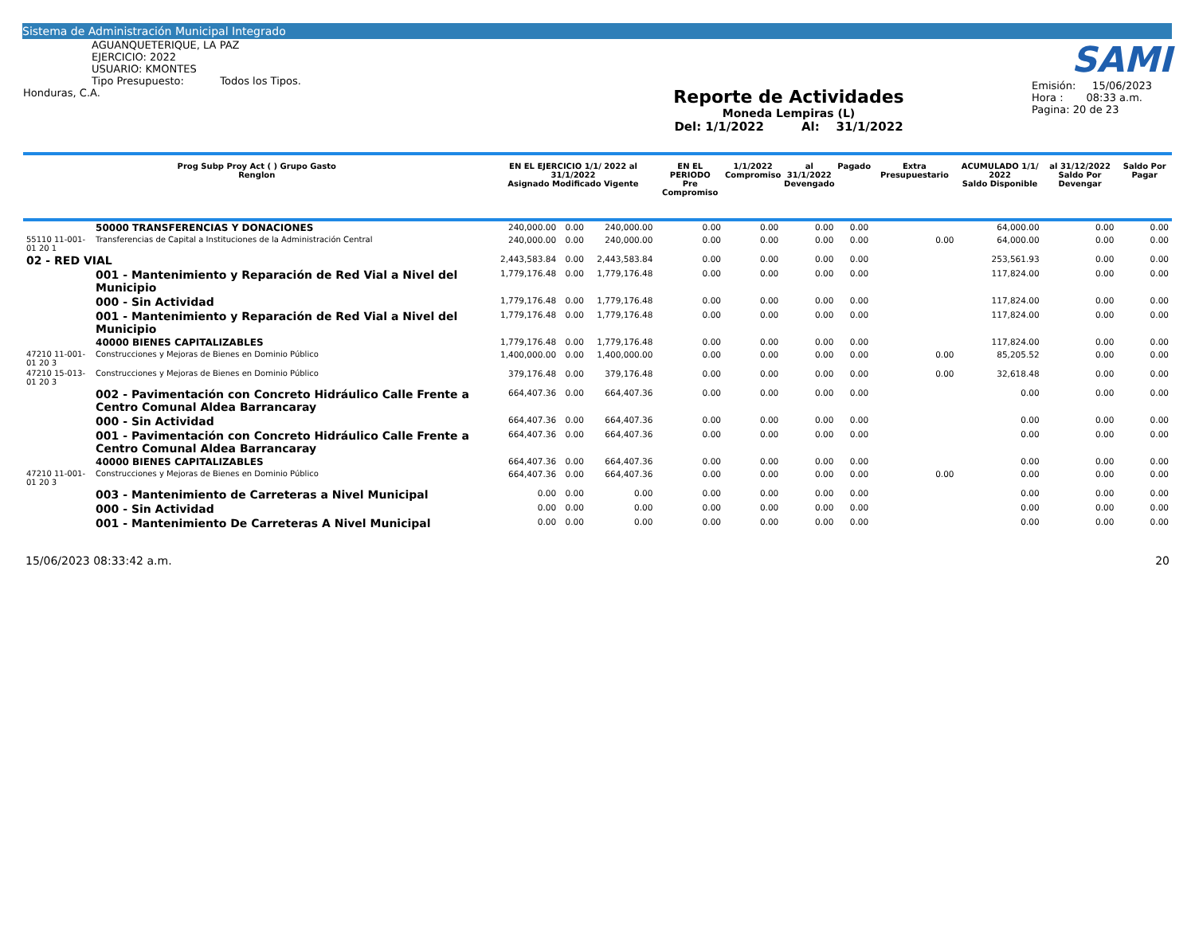Sistema de Administración Municipal Integrado
AGUANQUETERIQUE, LA PAZ
EJERCICIO: 2022
USUARIO: KMONTES
Tipo Presupuesto: Todos los Tipos.
Honduras, C.A.
Reporte de Actividades
Moneda Lempiras (L)
Del: 1/1/2022 Al: 31/1/2022
SAMI
Emisión: 15/06/2023
Hora : 08:33 a.m.
Pagina: 20 de 23
| Prog Subp Proy Act ( ) Grupo Gasto Renglon | | EN EL EJERCICIO 1/1/ 2022 al 31/1/2022 Asignado Modificado Vigente | | | EN EL PERIODO Pre Compromiso | 1/1/2022 Compromiso | al 31/1/2022 Devengado | Pagado | Extra Presupuestario | ACUMULADO 1/1/ 2022 Saldo Disponible | al 31/12/2022 Saldo Por Devengar | Saldo Por Pagar |
| --- | --- | --- | --- | --- | --- | --- | --- | --- | --- | --- | --- | --- |
| | 50000 TRANSFERENCIAS Y DONACIONES | 240,000.00 | 0.00 | 240,000.00 | 0.00 | 0.00 | 0.00 | 0.00 | | 64,000.00 | 0.00 | 0.00 |
| 55110 11-001-01 20 1 | Transferencias de Capital a Instituciones de la Administración Central | 240,000.00 | 0.00 | 240,000.00 | 0.00 | 0.00 | 0.00 | 0.00 | 0.00 | 64,000.00 | 0.00 | 0.00 |
| 02 - RED VIAL | | 2,443,583.84 | 0.00 | 2,443,583.84 | 0.00 | 0.00 | 0.00 | 0.00 | | 253,561.93 | 0.00 | 0.00 |
| | 001 - Mantenimiento y Reparación de Red Vial a Nivel del Municipio | 1,779,176.48 | 0.00 | 1,779,176.48 | 0.00 | 0.00 | 0.00 | 0.00 | | 117,824.00 | 0.00 | 0.00 |
| | 000 - Sin Actividad | 1,779,176.48 | 0.00 | 1,779,176.48 | 0.00 | 0.00 | 0.00 | 0.00 | | 117,824.00 | 0.00 | 0.00 |
| | 001 - Mantenimiento y Reparación de Red Vial a Nivel del Municipio | 1,779,176.48 | 0.00 | 1,779,176.48 | 0.00 | 0.00 | 0.00 | 0.00 | | 117,824.00 | 0.00 | 0.00 |
| | 40000 BIENES CAPITALIZABLES | 1,779,176.48 | 0.00 | 1,779,176.48 | 0.00 | 0.00 | 0.00 | 0.00 | | 117,824.00 | 0.00 | 0.00 |
| 47210 11-001-01 20 3 | Construcciones y Mejoras de Bienes en Dominio Público | 1,400,000.00 | 0.00 | 1,400,000.00 | 0.00 | 0.00 | 0.00 | 0.00 | 0.00 | 85,205.52 | 0.00 | 0.00 |
| 47210 15-013-01 20 3 | Construcciones y Mejoras de Bienes en Dominio Público | 379,176.48 | 0.00 | 379,176.48 | 0.00 | 0.00 | 0.00 | 0.00 | 0.00 | 32,618.48 | 0.00 | 0.00 |
| | 002 - Pavimentación con Concreto Hidráulico Calle Frente a Centro Comunal Aldea Barrancaray | 664,407.36 | 0.00 | 664,407.36 | 0.00 | 0.00 | 0.00 | 0.00 | | 0.00 | 0.00 | 0.00 |
| | 000 - Sin Actividad | 664,407.36 | 0.00 | 664,407.36 | 0.00 | 0.00 | 0.00 | 0.00 | | 0.00 | 0.00 | 0.00 |
| | 001 - Pavimentación con Concreto Hidráulico Calle Frente a Centro Comunal Aldea Barrancaray | 664,407.36 | 0.00 | 664,407.36 | 0.00 | 0.00 | 0.00 | 0.00 | | 0.00 | 0.00 | 0.00 |
| | 40000 BIENES CAPITALIZABLES | 664,407.36 | 0.00 | 664,407.36 | 0.00 | 0.00 | 0.00 | 0.00 | | 0.00 | 0.00 | 0.00 |
| 47210 11-001-01 20 3 | Construcciones y Mejoras de Bienes en Dominio Público | 664,407.36 | 0.00 | 664,407.36 | 0.00 | 0.00 | 0.00 | 0.00 | 0.00 | 0.00 | 0.00 | 0.00 |
| | 003 - Mantenimiento de Carreteras a Nivel Municipal | 0.00 | 0.00 | 0.00 | 0.00 | 0.00 | 0.00 | 0.00 | | 0.00 | 0.00 | 0.00 |
| | 000 - Sin Actividad | 0.00 | 0.00 | 0.00 | 0.00 | 0.00 | 0.00 | 0.00 | | 0.00 | 0.00 | 0.00 |
| | 001 - Mantenimiento De Carreteras A Nivel Municipal | 0.00 | 0.00 | 0.00 | 0.00 | 0.00 | 0.00 | 0.00 | | 0.00 | 0.00 | 0.00 |
15/06/2023 08:33:42 a.m. 20